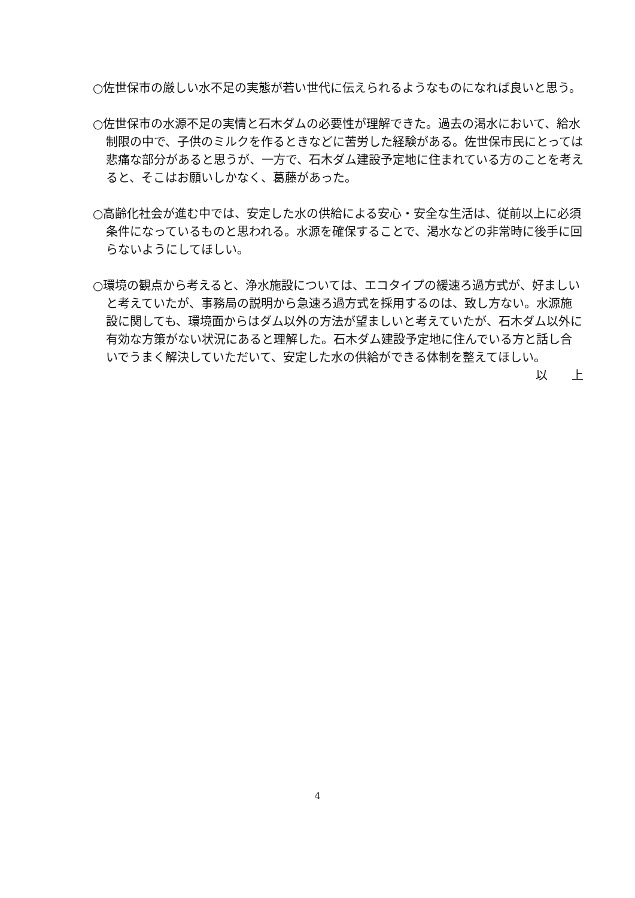○佐世保市の厳しい水不足の実態が若い世代に伝えられるようなものになれば良いと思う。
○佐世保市の水源不足の実情と石木ダムの必要性が理解できた。過去の渇水において、給水制限の中で、子供のミルクを作るときなどに苦労した経験がある。佐世保市民にとっては悲痛な部分があると思うが、一方で、石木ダム建設予定地に住まれている方のことを考えると、そこはお願いしかなく、葛藤があった。
○高齢化社会が進む中では、安定した水の供給による安心・安全な生活は、従前以上に必須条件になっているものと思われる。水源を確保することで、渇水などの非常時に後手に回らないようにしてほしい。
○環境の観点から考えると、浄水施設については、エコタイプの緩速ろ過方式が、好ましいと考えていたが、事務局の説明から急速ろ過方式を採用するのは、致し方ない。水源施設に関しても、環境面からはダム以外の方法が望ましいと考えていたが、石木ダム以外に有効な方策がない状況にあると理解した。石木ダム建設予定地に住んでいる方と話し合いでうまく解決していただいて、安定した水の供給ができる体制を整えてほしい。
以　　上
4